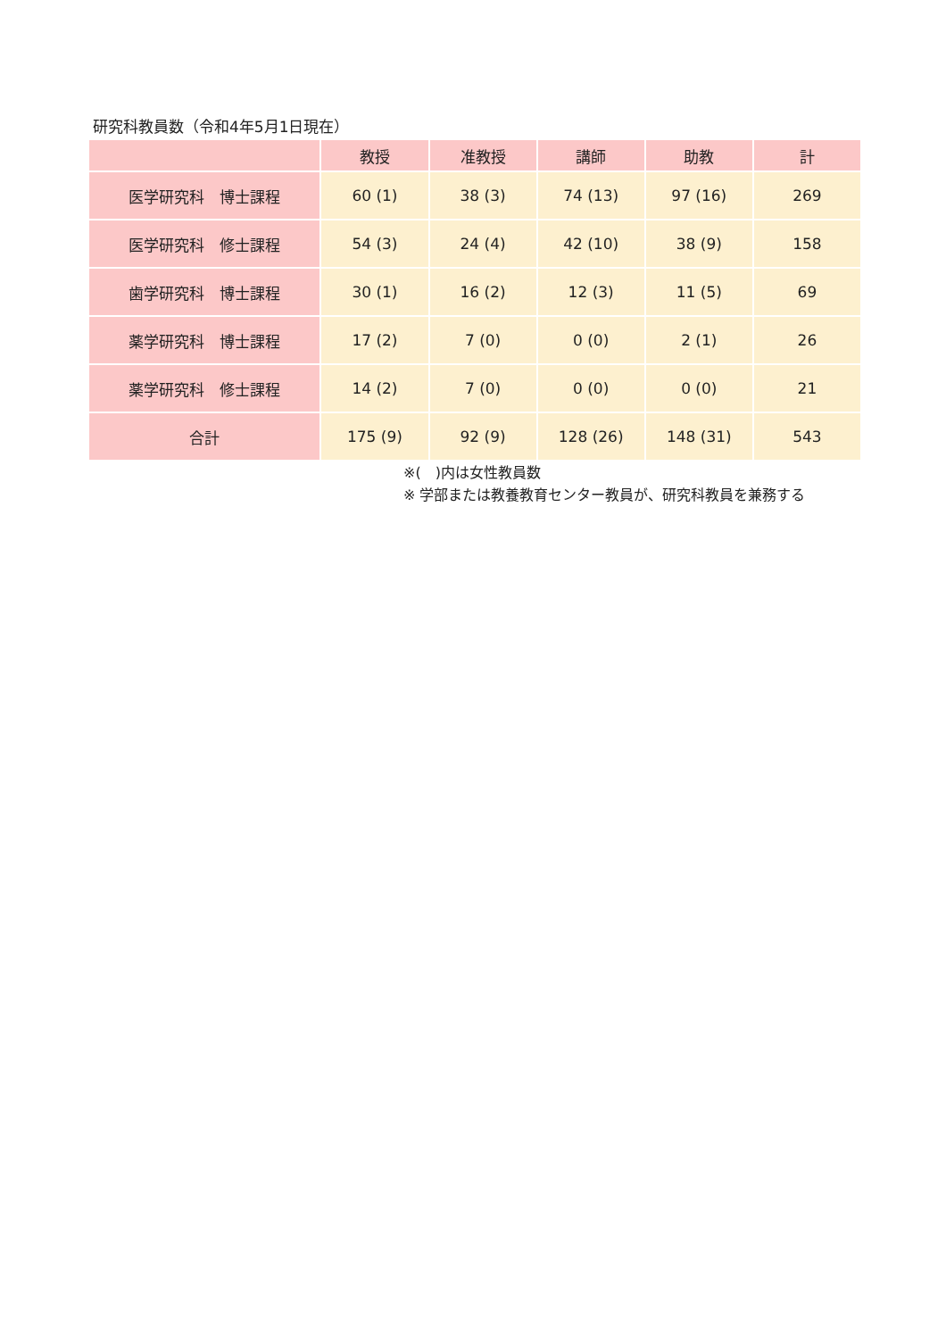研究科教員数（令和4年5月1日現在）
| | 教授 | 准教授 | 講師 | 助教 | 計 |
| --- | --- | --- | --- | --- | --- |
| 医学研究科 博士課程 | 60 (1) | 38 (3) | 74 (13) | 97 (16) | 269 |
| 医学研究科 修士課程 | 54 (3) | 24 (4) | 42 (10) | 38 (9) | 158 |
| 歯学研究科 博士課程 | 30 (1) | 16 (2) | 12 (3) | 11 (5) | 69 |
| 薬学研究科 博士課程 | 17 (2) | 7 (0) | 0 (0) | 2 (1) | 26 |
| 薬学研究科 修士課程 | 14 (2) | 7 (0) | 0 (0) | 0 (0) | 21 |
| 合計 | 175 (9) | 92 (9) | 128 (26) | 148 (31) | 543 |
※(　)内は女性教員数
※ 学部または教養教育センター教員が、研究科教員を兼務する